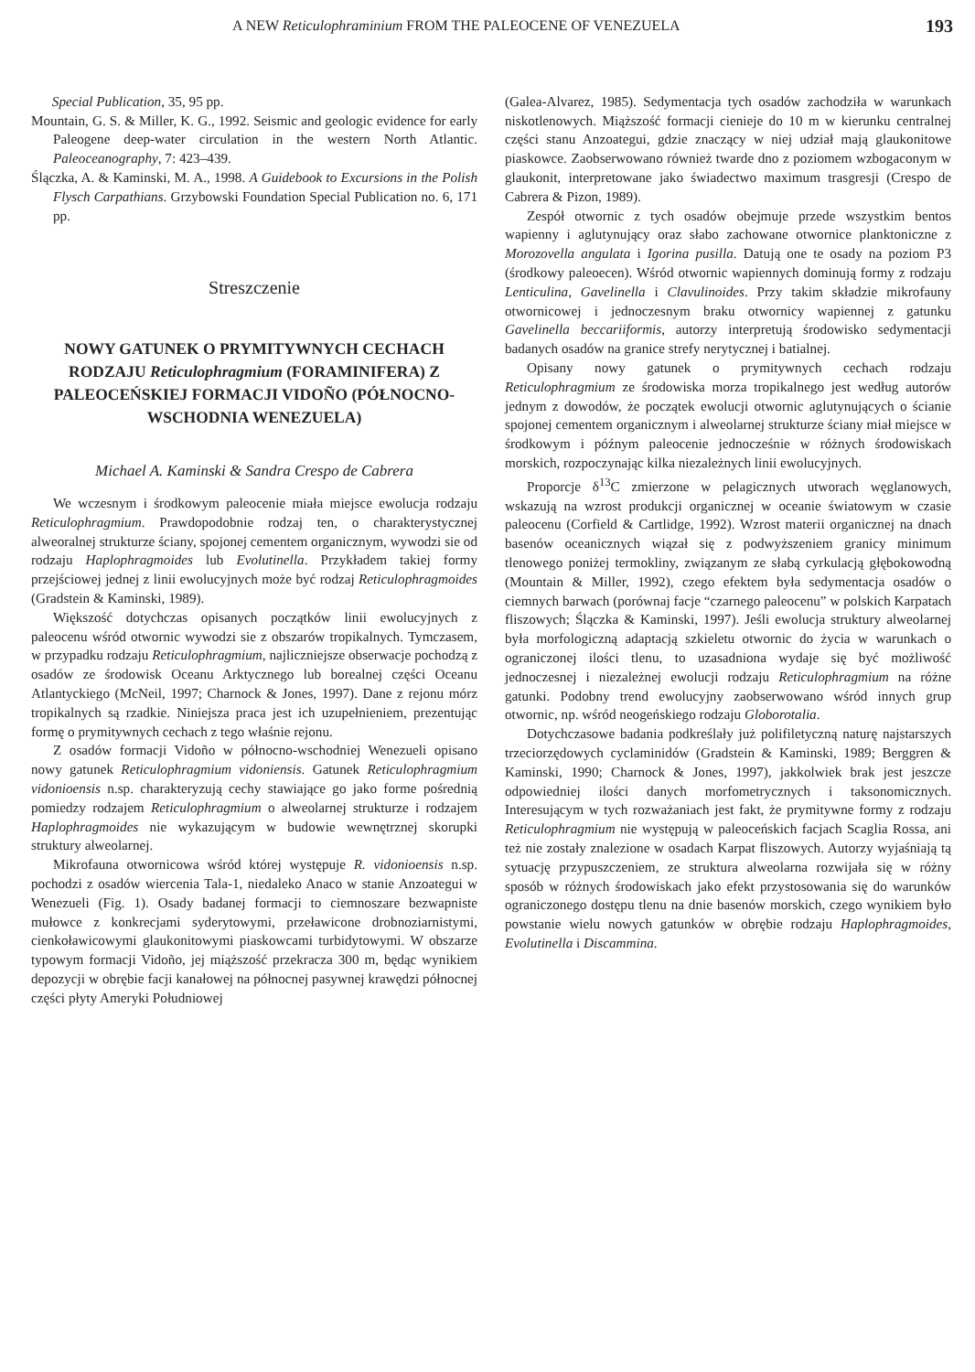A NEW Reticulophraminium FROM THE PALEOCENE OF VENEZUELA 193
Special Publication, 35, 95 pp.
Mountain, G. S. & Miller, K. G., 1992. Seismic and geologic evidence for early Paleogene deep-water circulation in the western North Atlantic. Paleoceanography, 7: 423–439.
Ślączka, A. & Kaminski, M. A., 1998. A Guidebook to Excursions in the Polish Flysch Carpathians. Grzybowski Foundation Special Publication no. 6, 171 pp.
Streszczenie
NOWY GATUNEK O PRYMITYWNYCH CECHACH RODZAJU Reticulophragmium (FORAMINIFERA) Z PALEOCEŃSKIEJ FORMACJI VIDOÑO (PÓŁNOCNO-WSCHODNIA WENEZUELA)
Michael A. Kaminski & Sandra Crespo de Cabrera
We wczesnym i środkowym paleocenie miała miejsce ewolucja rodzaju Reticulophragmium. Prawdopodobnie rodzaj ten, o charakterystycznej alweoralnej strukturze ściany, spojonej cementem organicznym, wywodzi sie od rodzaju Haplophragmoides lub Evolutinella. Przykładem takiej formy przejściowej jednej z linii ewolucyjnych może być rodzaj Reticulophragmoides (Gradstein & Kaminski, 1989).
Większość dotychczas opisanych początków linii ewolucyjnych z paleocenu wśród otwornic wywodzi sie z obszarów tropikalnych. Tymczasem, w przypadku rodzaju Reticulophragmium, najliczniejsze obserwacje pochodzą z osadów ze środowisk Oceanu Arktycznego lub borealnej części Oceanu Atlantyckiego (McNeil, 1997; Charnock & Jones, 1997). Dane z rejonu mórz tropikalnych są rzadkie. Niniejsza praca jest ich uzupełnieniem, prezentując formę o prymitywnych cechach z tego właśnie rejonu.
Z osadów formacji Vidoño w północno-wschodniej Wenezueli opisano nowy gatunek Reticulophragmium vidoniensis. Gatunek Reticulophragmium vidonioensis n.sp. charakteryzują cechy stawiające go jako forme pośrednią pomiedzy rodzajem Reticulophragmium o alweolarnej strukturze i rodzajem Haplophragmoides nie wykazującym w budowie wewnętrznej skorupki struktury alweolarnej.
Mikrofauna otwornicowa wśród której występuje R. vidonioensis n.sp. pochodzi z osadów wiercenia Tala-1, niedaleko Anaco w stanie Anzoategui w Wenezueli (Fig. 1). Osady badanej formacji to ciemnoszare bezwapniste mułowce z konkrecjami syderytowymi, przeławicone drobnoziarnistymi, cienkoławicowymi glaukonitowymi piaskowcami turbidytowymi. W obszarze typowym formacji Vidoño, jej miąższość przekracza 300 m, będąc wynikiem depozycji w obrębie facji kanałowej na północnej pasywnej krawędzi północnej części płyty Ameryki Południowej
(Galea-Alvarez, 1985). Sedymentacja tych osadów zachodziła w warunkach niskotlenowych. Miąższość formacji cienieje do 10 m w kierunku centralnej części stanu Anzoategui, gdzie znaczący w niej udział mają glaukonitowe piaskowce. Zaobserwowano również twarde dno z poziomem wzbogaconym w glaukonit, interpretowane jako świadectwo maximum trasgresji (Crespo de Cabrera & Pizon, 1989).
Zespół otwornic z tych osadów obejmuje przede wszystkim bentos wapienny i aglutynujący oraz słabo zachowane otwornice planktoniczne z Morozovella angulata i Igorina pusilla. Datują one te osady na poziom P3 (środkowy paleoecen). Wśród otwornic wapiennych dominują formy z rodzaju Lenticulina, Gavelinella i Clavulinoides. Przy takim składzie mikrofauny otwornicowej i jednoczesnym braku otwornicy wapiennej z gatunku Gavelinella beccariiformis, autorzy interpretują środowisko sedymentacji badanych osadów na granice strefy nerytycznej i batialnej.
Opisany nowy gatunek o prymitywnych cechach rodzaju Reticulophragmium ze środowiska morza tropikalnego jest według autorów jednym z dowodów, że początek ewolucji otwornic aglutynujących o ścianie spojonej cementem organicznym i alweolarnej strukturze ściany miał miejsce w środkowym i późnym paleocenie jednocześnie w różnych środowiskach morskich, rozpoczynając kilka niezależnych linii ewolucyjnych.
Proporcje δ<sup>13</sup>C zmierzone w pelagicznych utworach węglanowych, wskazują na wzrost produkcji organicznej w oceanie światowym w czasie paleocenu (Corfield & Cartlidge, 1992). Wzrost materii organicznej na dnach basenów oceanicznych wiązał się z podwyższeniem granicy minimum tlenowego poniżej termokliny, związanym ze słabą cyrkulacją głębokowodną (Mountain & Miller, 1992), czego efektem była sedymentacja osadów o ciemnych barwach (porównaj facje “czarnego paleocenu” w polskich Karpatach fliszowych; Ślączka & Kaminski, 1997). Jeśli ewolucja struktury alweolarnej była morfologiczną adaptacją szkieletu otwornic do życia w warunkach o ograniczonej ilości tlenu, to uzasadniona wydaje się być możliwość jednoczesnej i niezależnej ewolucji rodzaju Reticulophragmium na różne gatunki. Podobny trend ewolucyjny zaobserwowano wśród innych grup otwornic, np. wśród neogeńskiego rodzaju Globorotalia.
Dotychczasowe badania podkreślały już polifiletyczną naturę najstarszych trzeciorzędowych cyclaminidów (Gradstein & Kaminski, 1989; Berggren & Kaminski, 1990; Charnock & Jones, 1997), jakkolwiek brak jest jeszcze odpowiedniej ilości danych morfometrycznych i taksonomicznych. Interesującym w tych rozważaniach jest fakt, że prymitywne formy z rodzaju Reticulophragmium nie występują w paleoceńskich facjach Scaglia Rossa, ani też nie zostały znalezione w osadach Karpat fliszowych. Autorzy wyjaśniają tą sytuację przypuszczeniem, ze struktura alweolarna rozwijała się w różny sposób w różnych środowiskach jako efekt przystosowania się do warunków ograniczonego dostępu tlenu na dnie basenów morskich, czego wynikiem było powstanie wielu nowych gatunków w obrębie rodzaju Haplophragmoides, Evolutinella i Discammina.